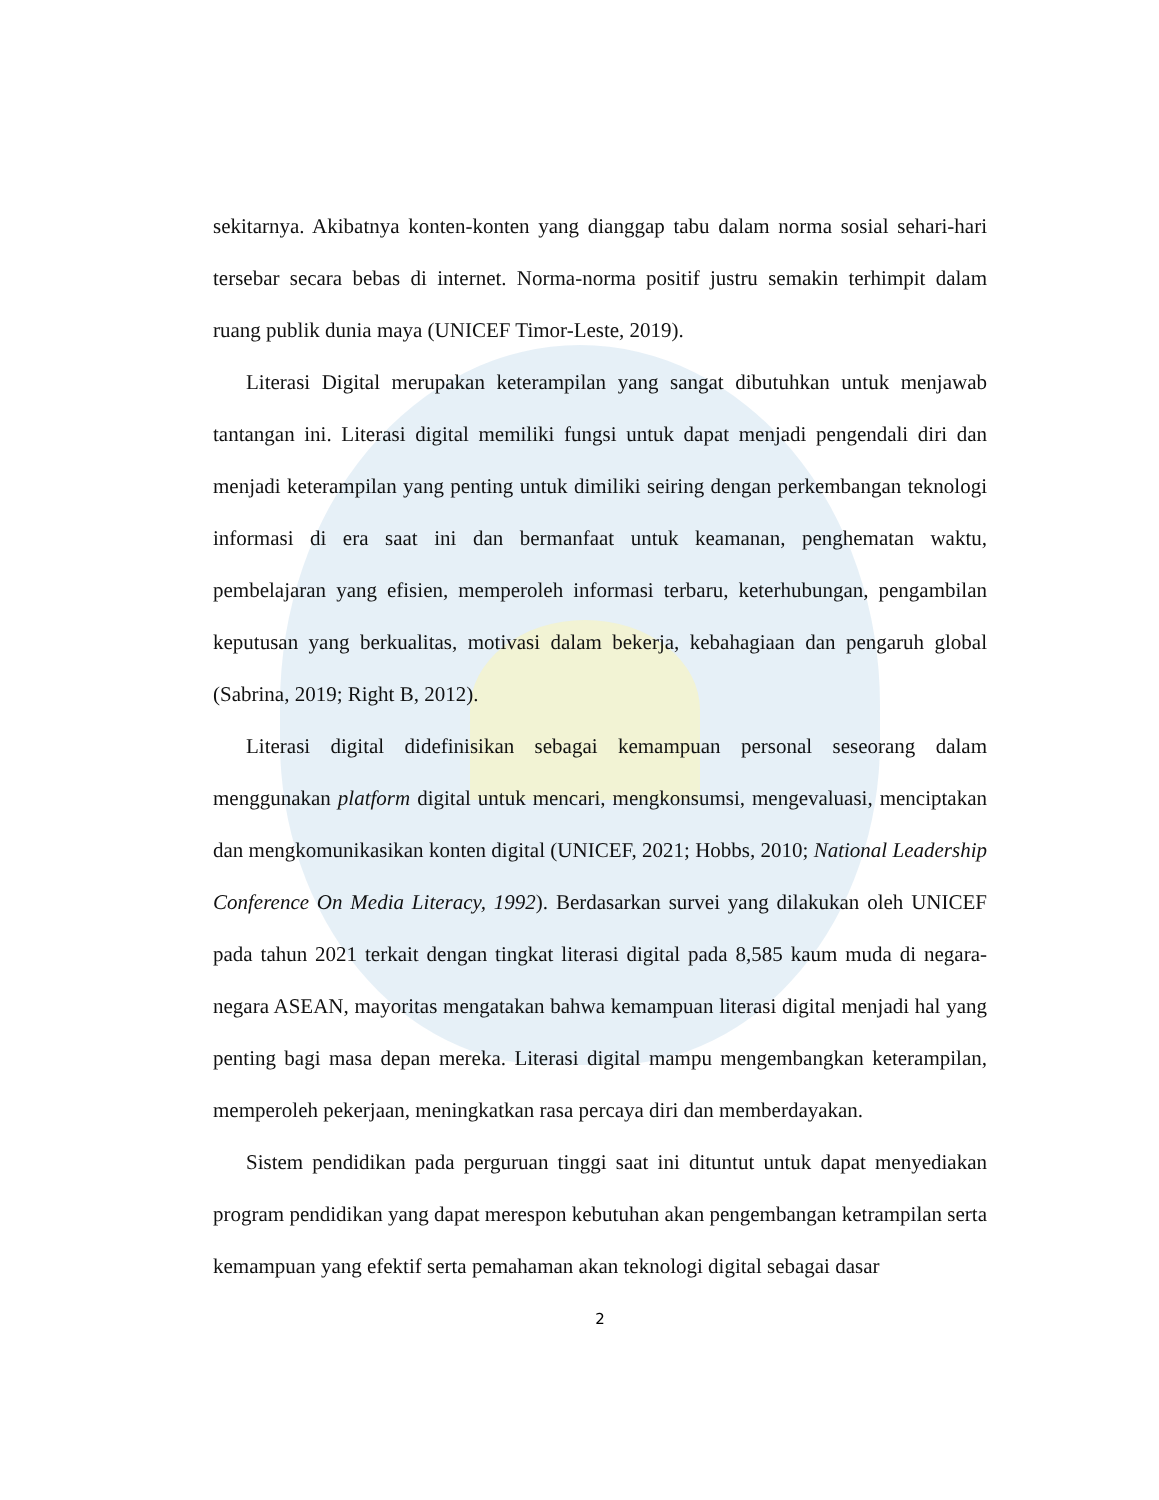sekitarnya. Akibatnya konten-konten yang dianggap tabu dalam norma sosial sehari-hari tersebar secara bebas di internet. Norma-norma positif justru semakin terhimpit dalam ruang publik dunia maya (UNICEF Timor-Leste, 2019).
Literasi Digital merupakan keterampilan yang sangat dibutuhkan untuk menjawab tantangan ini. Literasi digital memiliki fungsi untuk dapat menjadi pengendali diri dan menjadi keterampilan yang penting untuk dimiliki seiring dengan perkembangan teknologi informasi di era saat ini dan bermanfaat untuk keamanan, penghematan waktu, pembelajaran yang efisien, memperoleh informasi terbaru, keterhubungan, pengambilan keputusan yang berkualitas, motivasi dalam bekerja, kebahagiaan dan pengaruh global (Sabrina, 2019; Right B, 2012).
Literasi digital didefinisikan sebagai kemampuan personal seseorang dalam menggunakan platform digital untuk mencari, mengkonsumsi, mengevaluasi, menciptakan dan mengkomunikasikan konten digital (UNICEF, 2021; Hobbs, 2010; National Leadership Conference On Media Literacy, 1992). Berdasarkan survei yang dilakukan oleh UNICEF pada tahun 2021 terkait dengan tingkat literasi digital pada 8,585 kaum muda di negara-negara ASEAN, mayoritas mengatakan bahwa kemampuan literasi digital menjadi hal yang penting bagi masa depan mereka. Literasi digital mampu mengembangkan keterampilan, memperoleh pekerjaan, meningkatkan rasa percaya diri dan memberdayakan.
Sistem pendidikan pada perguruan tinggi saat ini dituntut untuk dapat menyediakan program pendidikan yang dapat merespon kebutuhan akan pengembangan ketrampilan serta kemampuan yang efektif serta pemahaman akan teknologi digital sebagai dasar
2